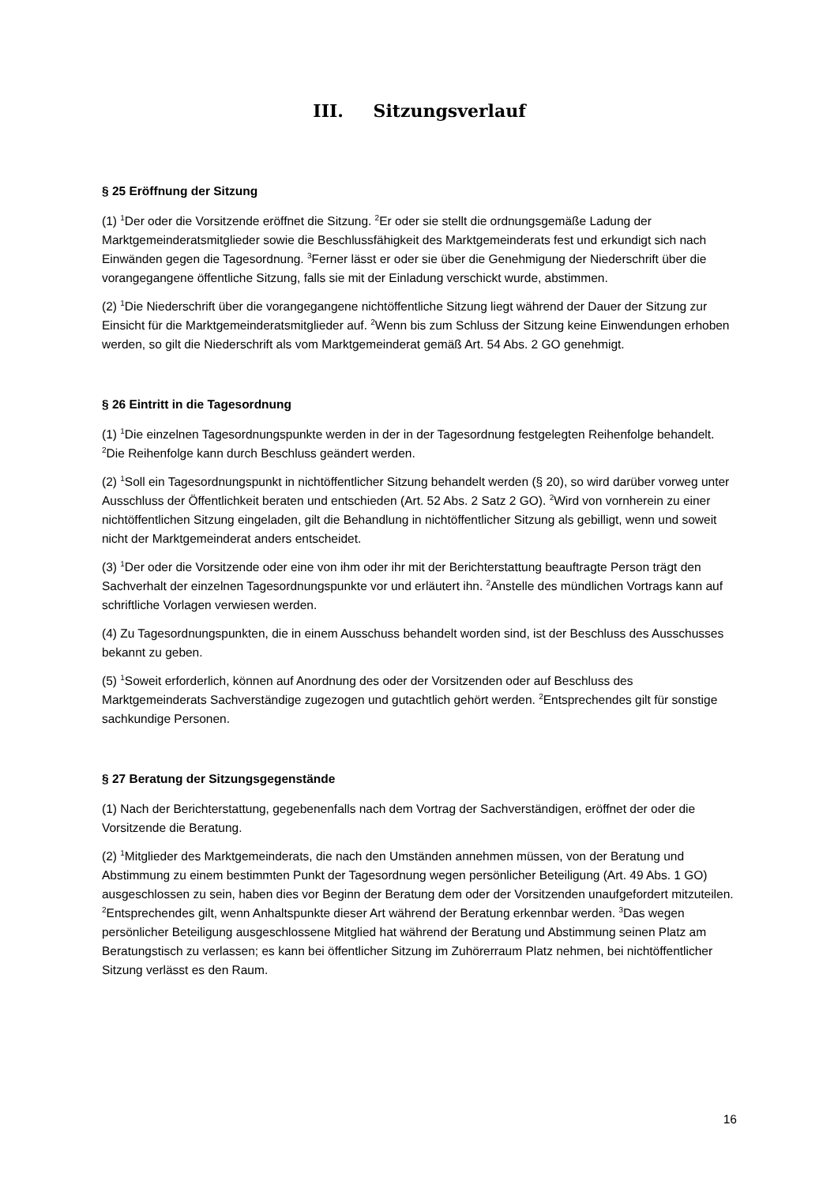III. Sitzungsverlauf
§ 25 Eröffnung der Sitzung
(1) <sup>1</sup>Der oder die Vorsitzende eröffnet die Sitzung. <sup>2</sup>Er oder sie stellt die ordnungsgemäße Ladung der Marktgemeinderatsmitglieder sowie die Beschlussfähigkeit des Marktgemeinderats fest und erkundigt sich nach Einwänden gegen die Tagesordnung. <sup>3</sup>Ferner lässt er oder sie über die Genehmigung der Niederschrift über die vorangegangene öffentliche Sitzung, falls sie mit der Einladung verschickt wurde, abstimmen.
(2) <sup>1</sup>Die Niederschrift über die vorangegangene nichtöffentliche Sitzung liegt während der Dauer der Sitzung zur Einsicht für die Marktgemeinderatsmitglieder auf. <sup>2</sup>Wenn bis zum Schluss der Sitzung keine Einwendungen erhoben werden, so gilt die Niederschrift als vom Marktgemeinderat gemäß Art. 54 Abs. 2 GO genehmigt.
§ 26 Eintritt in die Tagesordnung
(1) <sup>1</sup>Die einzelnen Tagesordnungspunkte werden in der in der Tagesordnung festgelegten Reihenfolge behandelt. <sup>2</sup>Die Reihenfolge kann durch Beschluss geändert werden.
(2) <sup>1</sup>Soll ein Tagesordnungspunkt in nichtöffentlicher Sitzung behandelt werden (§ 20), so wird darüber vorweg unter Ausschluss der Öffentlichkeit beraten und entschieden (Art. 52 Abs. 2 Satz 2 GO). <sup>2</sup>Wird von vornherein zu einer nichtöffentlichen Sitzung eingeladen, gilt die Behandlung in nichtöffentlicher Sitzung als gebilligt, wenn und soweit nicht der Marktgemeinderat anders entscheidet.
(3) <sup>1</sup>Der oder die Vorsitzende oder eine von ihm oder ihr mit der Berichterstattung beauftragte Person trägt den Sachverhalt der einzelnen Tagesordnungspunkte vor und erläutert ihn. <sup>2</sup>Anstelle des mündlichen Vortrags kann auf schriftliche Vorlagen verwiesen werden.
(4) Zu Tagesordnungspunkten, die in einem Ausschuss behandelt worden sind, ist der Beschluss des Ausschusses bekannt zu geben.
(5) <sup>1</sup>Soweit erforderlich, können auf Anordnung des oder der Vorsitzenden oder auf Beschluss des Marktgemeinderats Sachverständige zugezogen und gutachtlich gehört werden. <sup>2</sup>Entsprechendes gilt für sonstige sachkundige Personen.
§ 27 Beratung der Sitzungsgegenstände
(1) Nach der Berichterstattung, gegebenenfalls nach dem Vortrag der Sachverständigen, eröffnet der oder die Vorsitzende die Beratung.
(2) <sup>1</sup>Mitglieder des Marktgemeinderats, die nach den Umständen annehmen müssen, von der Beratung und Abstimmung zu einem bestimmten Punkt der Tagesordnung wegen persönlicher Beteiligung (Art. 49 Abs. 1 GO) ausgeschlossen zu sein, haben dies vor Beginn der Beratung dem oder der Vorsitzenden unaufgefordert mitzuteilen. <sup>2</sup>Entsprechendes gilt, wenn Anhaltspunkte dieser Art während der Beratung erkennbar werden. <sup>3</sup>Das wegen persönlicher Beteiligung ausgeschlossene Mitglied hat während der Beratung und Abstimmung seinen Platz am Beratungstisch zu verlassen; es kann bei öffentlicher Sitzung im Zuhörerraum Platz nehmen, bei nichtöffentlicher Sitzung verlässt es den Raum.
16